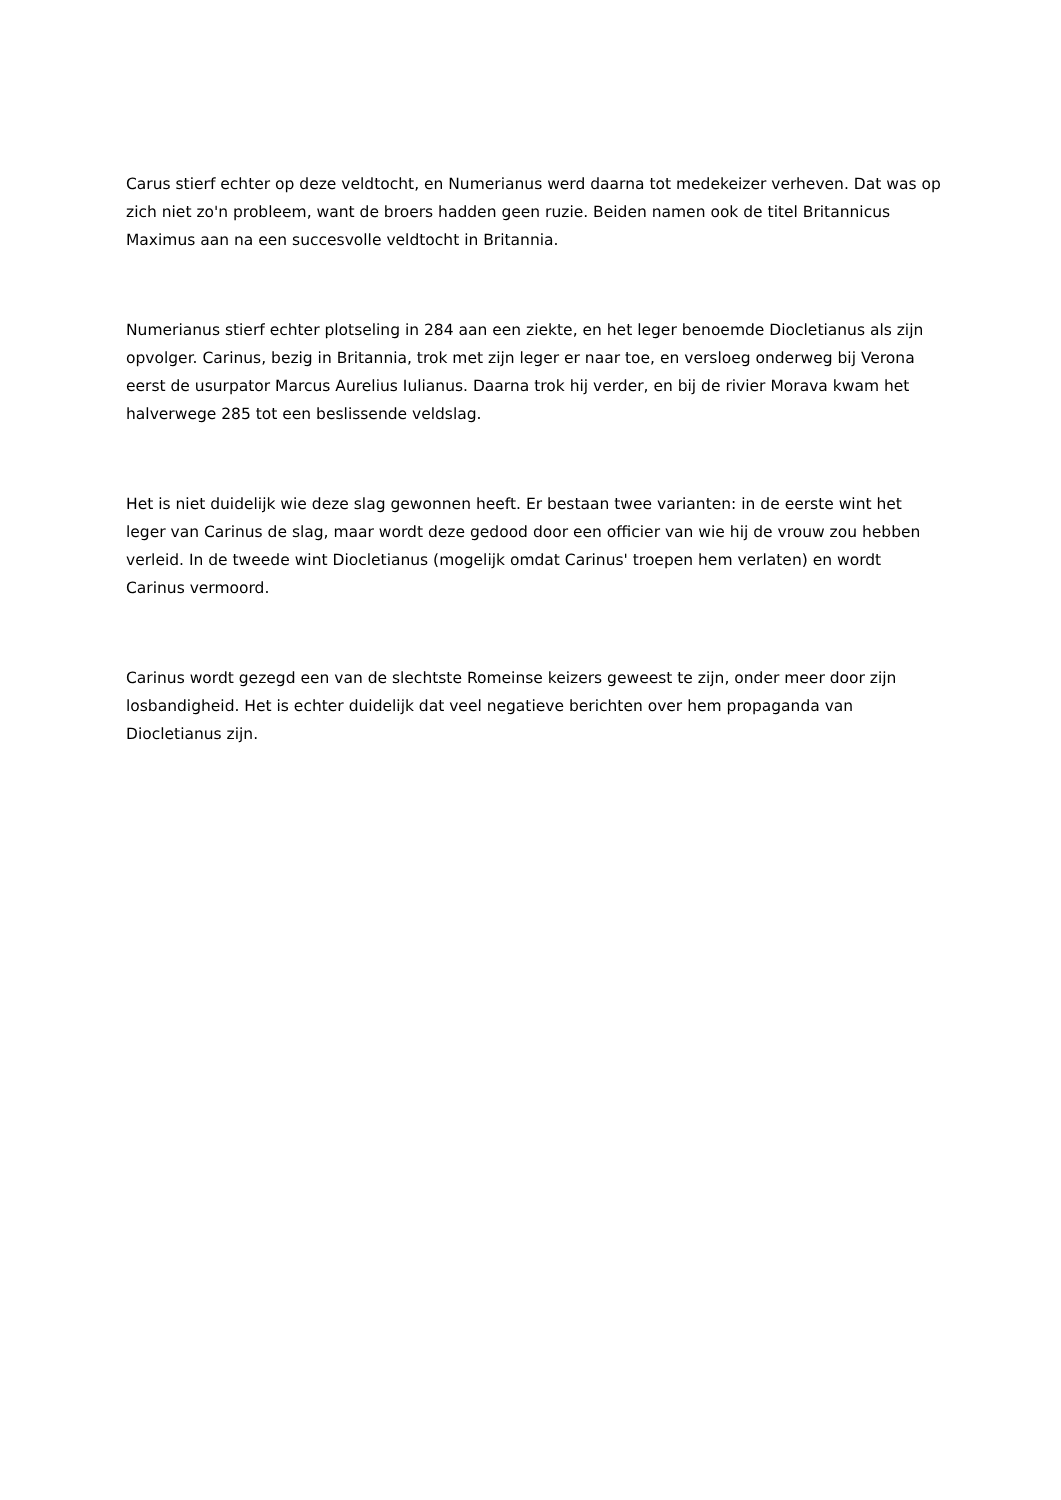Carus stierf echter op deze veldtocht, en Numerianus werd daarna tot medekeizer verheven. Dat was op zich niet zo'n probleem, want de broers hadden geen ruzie. Beiden namen ook de titel Britannicus Maximus aan na een succesvolle veldtocht in Britannia.
Numerianus stierf echter plotseling in 284 aan een ziekte, en het leger benoemde Diocletianus als zijn opvolger. Carinus, bezig in Britannia, trok met zijn leger er naar toe, en versloeg onderweg bij Verona eerst de usurpator Marcus Aurelius Iulianus. Daarna trok hij verder, en bij de rivier Morava kwam het halverwege 285 tot een beslissende veldslag.
Het is niet duidelijk wie deze slag gewonnen heeft. Er bestaan twee varianten: in de eerste wint het leger van Carinus de slag, maar wordt deze gedood door een officier van wie hij de vrouw zou hebben verleid. In de tweede wint Diocletianus (mogelijk omdat Carinus' troepen hem verlaten) en wordt Carinus vermoord.
Carinus wordt gezegd een van de slechtste Romeinse keizers geweest te zijn, onder meer door zijn losbandigheid. Het is echter duidelijk dat veel negatieve berichten over hem propaganda van Diocletianus zijn.